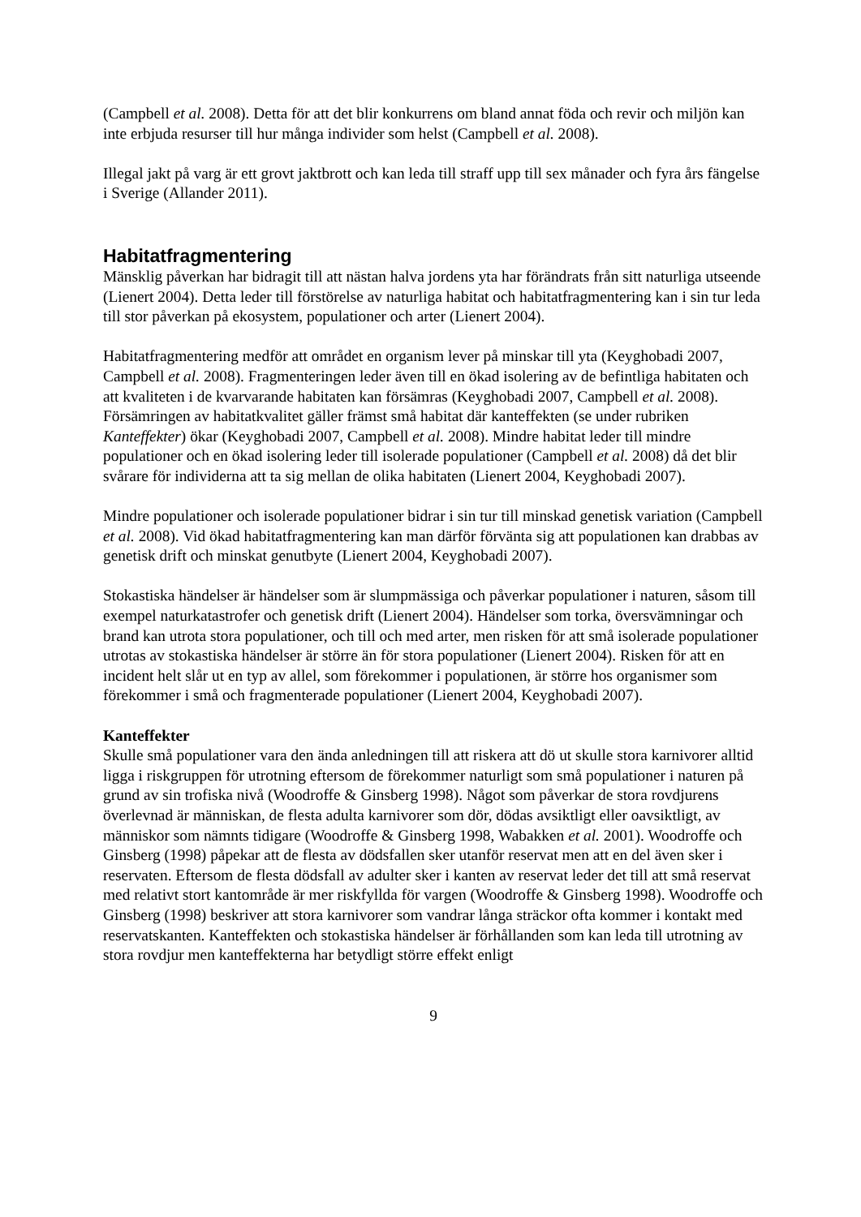(Campbell et al. 2008). Detta för att det blir konkurrens om bland annat föda och revir och miljön kan inte erbjuda resurser till hur många individer som helst (Campbell et al. 2008).
Illegal jakt på varg är ett grovt jaktbrott och kan leda till straff upp till sex månader och fyra års fängelse i Sverige (Allander 2011).
Habitatfragmentering
Mänsklig påverkan har bidragit till att nästan halva jordens yta har förändrats från sitt naturliga utseende (Lienert 2004). Detta leder till förstörelse av naturliga habitat och habitatfragmentering kan i sin tur leda till stor påverkan på ekosystem, populationer och arter (Lienert 2004).
Habitatfragmentering medför att området en organism lever på minskar till yta (Keyghobadi 2007, Campbell et al. 2008). Fragmenteringen leder även till en ökad isolering av de befintliga habitaten och att kvaliteten i de kvarvarande habitaten kan försämras (Keyghobadi 2007, Campbell et al. 2008). Försämringen av habitatkvalitet gäller främst små habitat där kanteffekten (se under rubriken Kanteffekter) ökar (Keyghobadi 2007, Campbell et al. 2008). Mindre habitat leder till mindre populationer och en ökad isolering leder till isolerade populationer (Campbell et al. 2008) då det blir svårare för individerna att ta sig mellan de olika habitaten (Lienert 2004, Keyghobadi 2007).
Mindre populationer och isolerade populationer bidrar i sin tur till minskad genetisk variation (Campbell et al. 2008). Vid ökad habitatfragmentering kan man därför förvänta sig att populationen kan drabbas av genetisk drift och minskat genutbyte (Lienert 2004, Keyghobadi 2007).
Stokastiska händelser är händelser som är slumpmässiga och påverkar populationer i naturen, såsom till exempel naturkatastrofer och genetisk drift (Lienert 2004). Händelser som torka, översvämningar och brand kan utrota stora populationer, och till och med arter, men risken för att små isolerade populationer utrotas av stokastiska händelser är större än för stora populationer (Lienert 2004). Risken för att en incident helt slår ut en typ av allel, som förekommer i populationen, är större hos organismer som förekommer i små och fragmenterade populationer (Lienert 2004, Keyghobadi 2007).
Kanteffekter
Skulle små populationer vara den ända anledningen till att riskera att dö ut skulle stora karnivorer alltid ligga i riskgruppen för utrotning eftersom de förekommer naturligt som små populationer i naturen på grund av sin trofiska nivå (Woodroffe & Ginsberg 1998). Något som påverkar de stora rovdjurens överlevnad är människan, de flesta adulta karnivorer som dör, dödas avsiktligt eller oavsiktligt, av människor som nämnts tidigare (Woodroffe & Ginsberg 1998, Wabakken et al. 2001). Woodroffe och Ginsberg (1998) påpekar att de flesta av dödsfallen sker utanför reservat men att en del även sker i reservaten. Eftersom de flesta dödsfall av adulter sker i kanten av reservat leder det till att små reservat med relativt stort kantområde är mer riskfyllda för vargen (Woodroffe & Ginsberg 1998). Woodroffe och Ginsberg (1998) beskriver att stora karnivorer som vandrar långa sträckor ofta kommer i kontakt med reservatskanten. Kanteffekten och stokastiska händelser är förhållanden som kan leda till utrotning av stora rovdjur men kanteffekterna har betydligt större effekt enligt
9